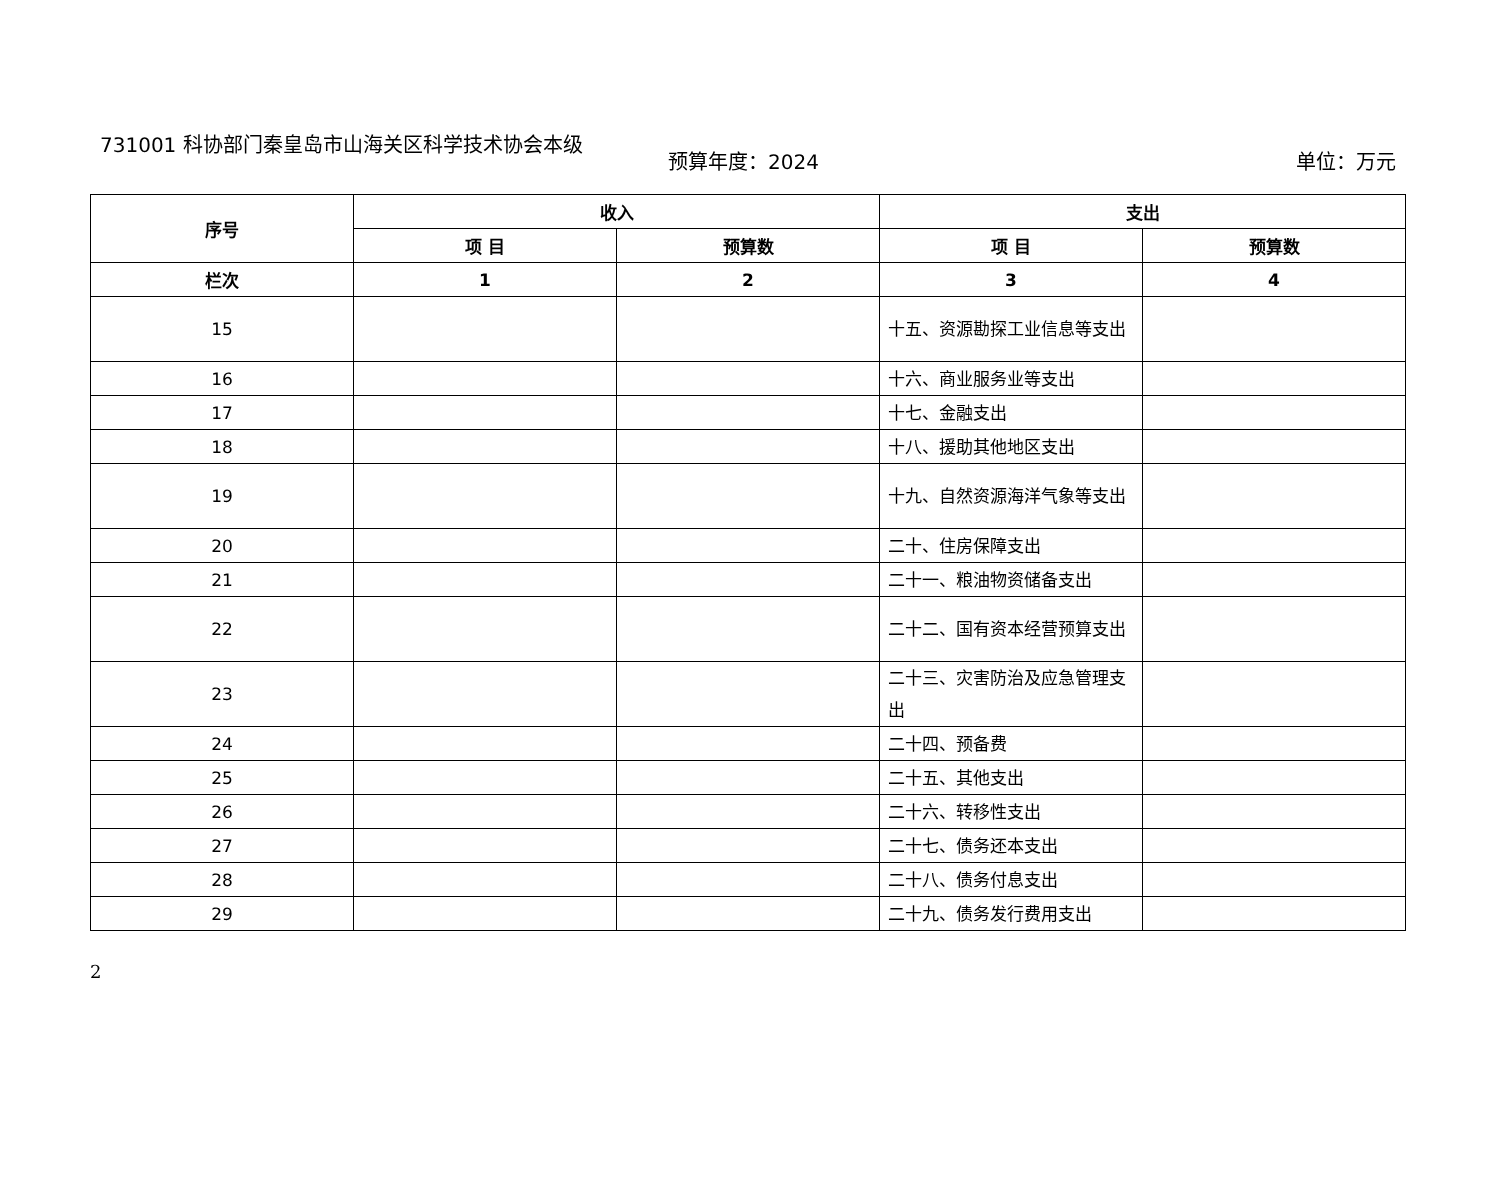731001 科协部门秦皇岛市山海关区科学技术协会本级
预算年度：2024 单位：万元
| 序号 | 收入 | | 支出 | |
| --- | --- | --- | --- | --- |
| | 项 目 | 预算数 | 项 目 | 预算数 |
| 栏次 | 1 | 2 | 3 | 4 |
| 15 | | | 十五、资源勘探工业信息等支出 | |
| 16 | | | 十六、商业服务业等支出 | |
| 17 | | | 十七、金融支出 | |
| 18 | | | 十八、援助其他地区支出 | |
| 19 | | | 十九、自然资源海洋气象等支出 | |
| 20 | | | 二十、住房保障支出 | |
| 21 | | | 二十一、粮油物资储备支出 | |
| 22 | | | 二十二、国有资本经营预算支出 | |
| 23 | | | 二十三、灾害防治及应急管理支出 | |
| 24 | | | 二十四、预备费 | |
| 25 | | | 二十五、其他支出 | |
| 26 | | | 二十六、转移性支出 | |
| 27 | | | 二十七、债务还本支出 | |
| 28 | | | 二十八、债务付息支出 | |
| 29 | | | 二十九、债务发行费用支出 | |
2